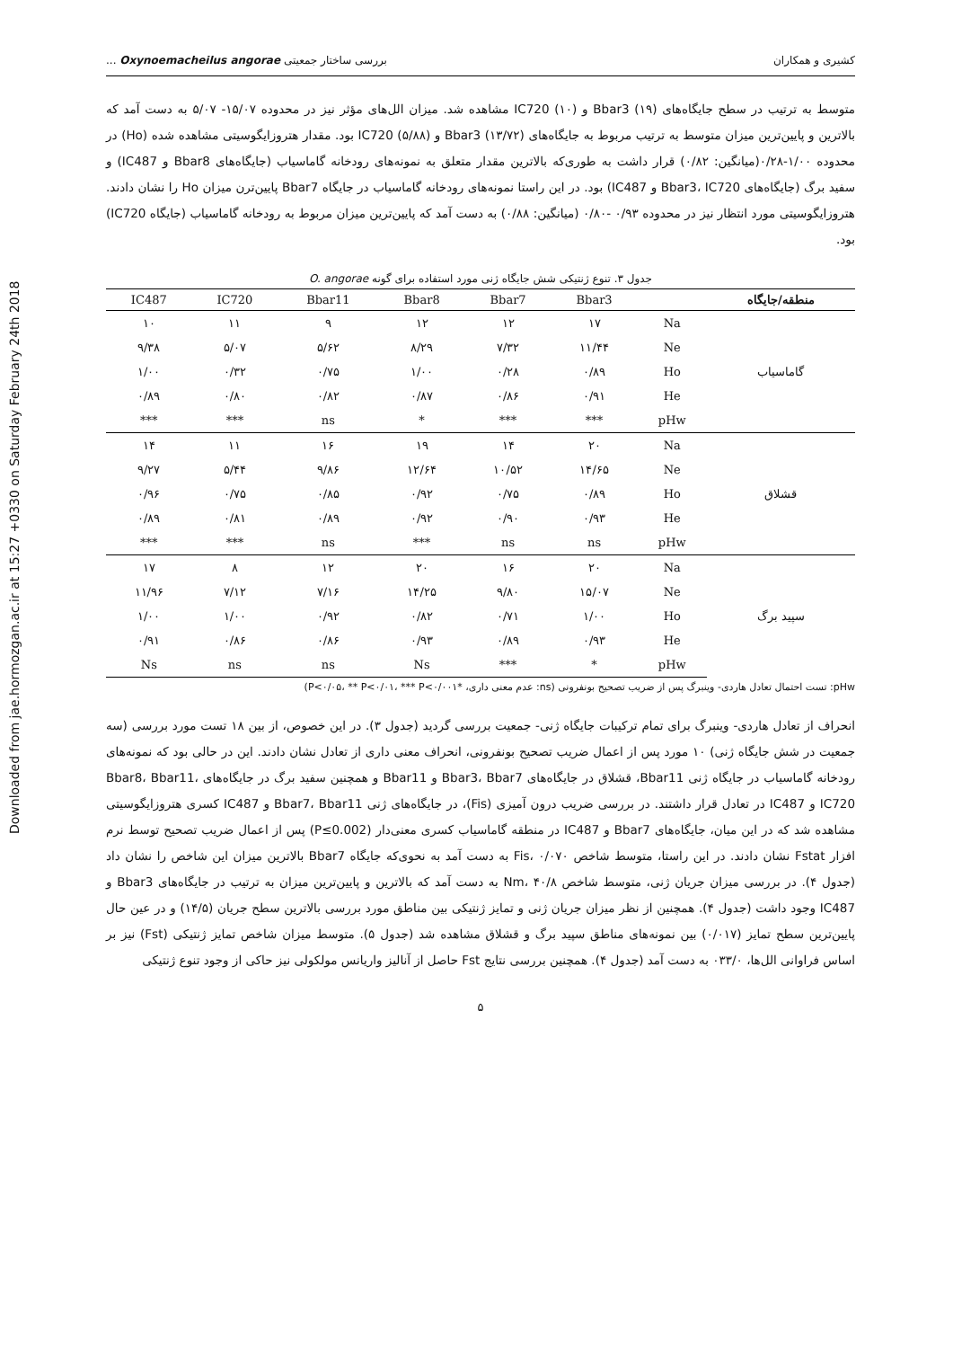Downloaded from jae.hormozgan.ac.ir at 15:27 +0330 on Saturday February 24th 2018
کشیری و همکاران بررسی ساختار جمعیتی Oxynoemacheilus angorae ...
متوسط به ترتیب در سطح جایگاه‌های Bbar3 (۱۹) و IC720 (۱۰) مشاهده شد. میزان الل‌های مؤثر نیز در محدوده ۱۵/۰۷- ۵/۰۷ به دست آمد که بالاترین و پایین‌ترین میزان متوسط به ترتیب مربوط به جایگاه‌های Bbar3 (۱۳/۷۲) و IC720 (۵/۸۸) بود. مقدار هتروزایگوسیتی مشاهده شده (Ho) در محدوده ۱/۰۰-۰/۲۸(میانگین: ۰/۸۲) قرار داشت به طوری‌که بالاترین مقدار متعلق به نمونه‌های رودخانه گاماسیاب (جایگاه‌های Bbar8 و IC487) و سفید برگ (جایگاه‌های Bbar3، IC720 و IC487) بود. در این راستا نمونه‌های رودخانه گاماسیاب در جایگاه Bbar7 پایین‌ترن میزان Ho را نشان دادند. هتروزایگوسیتی مورد انتظار نیز در محدوده ۰/۹۳ -۰/۸۰ (میانگین: ۰/۸۸) به دست آمد که پایین‌ترین میزان مربوط به رودخانه گاماسیاب (جایگاه IC720) بود.
جدول ۳. تنوع ژنتیکی شش جایگاه ژنی مورد استفاده برای گونه O. angorae
| منطقه/جایگاه | | Bbar3 | Bbar7 | Bbar8 | Bbar11 | IC720 | IC487 |
| --- | --- | --- | --- | --- | --- | --- | --- |
| گاماسیاب | Na | ۱۷ | ۱۲ | ۱۲ | ۹ | ۱۱ | ۱۰ |
| | Ne | ۱۱/۴۴ | ۷/۳۲ | ۸/۲۹ | ۵/۶۲ | ۵/۰۷ | ۹/۳۸ |
| | Ho | ۰/۸۹ | ۰/۲۸ | ۱/۰۰ | ۰/۷۵ | ۰/۳۲ | ۱/۰۰ |
| | He | ۰/۹۱ | ۰/۸۶ | ۰/۸۷ | ۰/۸۲ | ۰/۸۰ | ۰/۸۹ |
| | pHw | *** | *** | * | ns | *** | *** |
| قشلاق | Na | ۲۰ | ۱۴ | ۱۹ | ۱۶ | ۱۱ | ۱۴ |
| | Ne | ۱۴/۶۵ | ۱۰/۵۲ | ۱۲/۶۴ | ۹/۸۶ | ۵/۴۴ | ۹/۲۷ |
| | Ho | ۰/۸۹ | ۰/۷۵ | ۰/۹۲ | ۰/۸۵ | ۰/۷۵ | ۰/۹۶ |
| | He | ۰/۹۳ | ۰/۹۰ | ۰/۹۲ | ۰/۸۹ | ۰/۸۱ | ۰/۸۹ |
| | pHw | ns | ns | *** | ns | *** | *** |
| سپید برگ | Na | ۲۰ | ۱۶ | ۲۰ | ۱۲ | ۸ | ۱۷ |
| | Ne | ۱۵/۰۷ | ۹/۸۰ | ۱۴/۲۵ | ۷/۱۶ | ۷/۱۲ | ۱۱/۹۶ |
| | Ho | ۱/۰۰ | ۰/۷۱ | ۰/۸۲ | ۰/۹۲ | ۱/۰۰ | ۱/۰۰ |
| | He | ۰/۹۳ | ۰/۸۹ | ۰/۹۳ | ۰/۸۶ | ۰/۸۶ | ۰/۹۱ |
| | pHw | * | *** | Ns | ns | ns | Ns |
pHw: تست احتمال تعادل هاردی- وینبرگ پس از ضریب تصحیح بونفرونی (ns: عدم معنی داری، *P<۰/۰۵، ** P<۰/۰۱، *** P<۰/۰۰۱)
انحراف از تعادل هاردی- وینبرگ برای تمام ترکیبات جایگاه ژنی- جمعیت بررسی گردید (جدول ۳). در این خصوص، از بین ۱۸ تست مورد بررسی (سه جمعیت در شش جایگاه ژنی) ۱۰ مورد پس از اعمال ضریب تصحیح بونفرونی، انحراف معنی داری از تعادل نشان دادند. این در حالی بود که نمونه‌های رودخانه گاماسیاب در جایگاه ژنی Bbar11، قشلاق در جایگاه‌های Bbar3، Bbar7 و Bbar11 و همچنین سفید برگ در جایگاه‌های Bbar8، Bbar11، IC720 و IC487 در تعادل قرار داشتند. در بررسی ضریب درون آمیزی (Fis)، در جایگاه‌های ژنی Bbar7، Bbar11 و IC487 کسری هتروزایگوسیتی مشاهده شد که در این میان، جایگاه‌های Bbar7 و IC487 در منطقه گاماسیاب کسری معنی‌دار (P≤0.002) پس از اعمال ضریب تصحیح توسط نرم افزار Fstat نشان دادند. در این راستا، متوسط شاخص Fis، ۰/۰۷۰ به دست آمد به نحوی‌که جایگاه Bbar7 بالاترین میزان این شاخص را نشان داد (جدول ۴). در بررسی میزان جریان ژنی، متوسط شاخص Nm، ۴۰/۸ به دست آمد که بالاترین و پایین‌ترین میزان به ترتیب در جایگاه‌های Bbar3 و IC487 وجود داشت (جدول ۴). همچنین از نظر میزان جریان ژنی و تمایز ژنتیکی بین مناطق مورد بررسی بالاترین سطح جریان (۱۴/۵) و در عین حال پایین‌ترین سطح تمایز (۰/۰۱۷) بین نمونه‌های مناطق سپید برگ و قشلاق مشاهده شد (جدول ۵). متوسط میزان شاخص تمایز ژنتیکی (Fst) نیز بر اساس فراوانی الل‌ها، ۰۳۳/۰ به دست آمد (جدول ۴). همچنین بررسی نتایج Fst حاصل از آنالیز واریانس مولکولی نیز حاکی از وجود تنوع ژنتیکی
۵